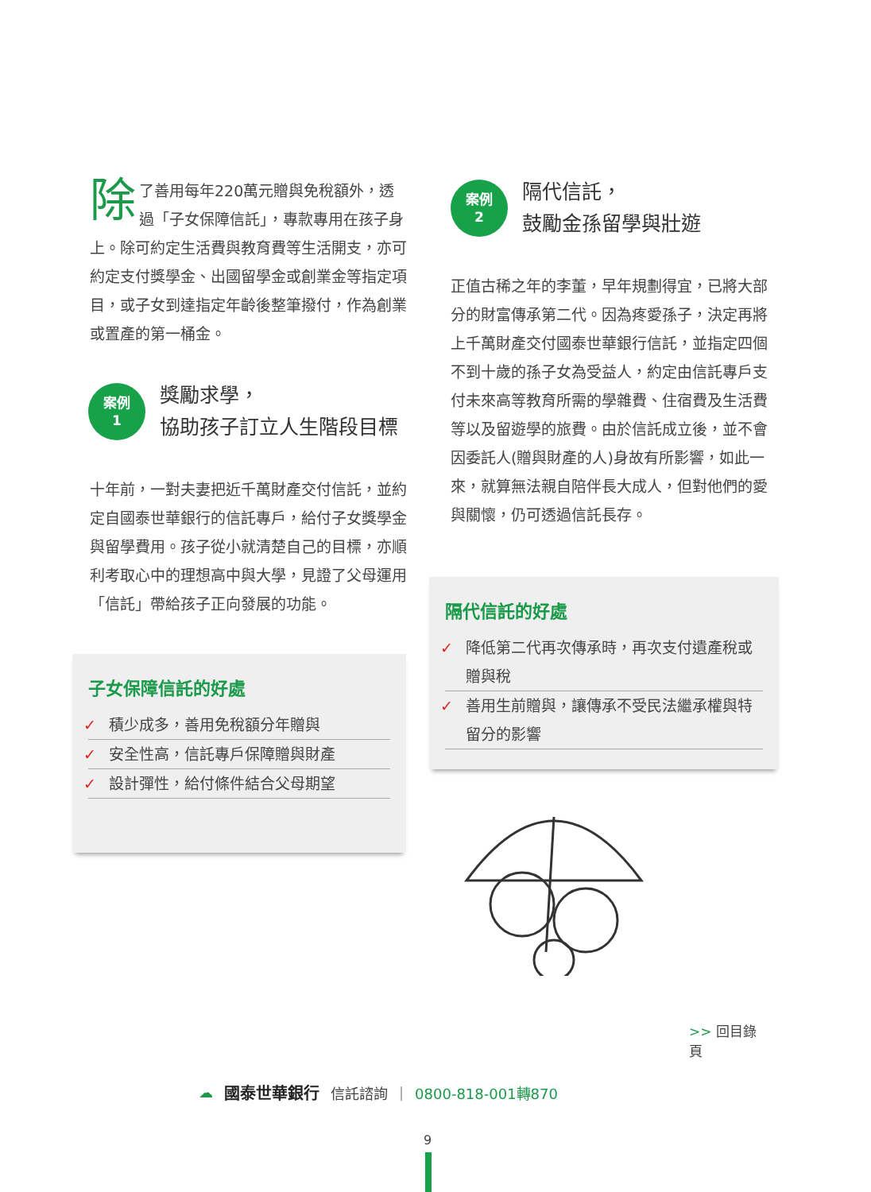除了善用每年220萬元贈與免稅額外，透過「子女保障信託」，專款專用在孩子身上。除可約定生活費與教育費等生活開支，亦可約定支付獎學金、出國留學金或創業金等指定項目，或子女到達指定年齡後整筆撥付，作為創業或置產的第一桶金。
案例
1
獎勵求學，
協助孩子訂立人生階段目標
十年前，一對夫妻把近千萬財產交付信託，並約定自國泰世華銀行的信託專戶，給付子女獎學金與留學費用。孩子從小就清楚自己的目標，亦順利考取心中的理想高中與大學，見證了父母運用「信託」帶給孩子正向發展的功能。
子女保障信託的好處
✓ 積少成多，善用免稅額分年贈與
✓ 安全性高，信託專戶保障贈與財產
✓ 設計彈性，給付條件結合父母期望
案例
2
隔代信託，
鼓勵金孫留學與壯遊
正值古稀之年的李董，早年規劃得宜，已將大部分的財富傳承第二代。因為疼愛孫子，決定再將上千萬財產交付國泰世華銀行信託，並指定四個不到十歲的孫子女為受益人，約定由信託專戶支付未來高等教育所需的學雜費、住宿費及生活費等以及留遊學的旅費。由於信託成立後，並不會因委託人(贈與財產的人)身故有所影響，如此一來，就算無法親自陪伴長大成人，但對他們的愛與關懷，仍可透過信託長存。
隔代信託的好處
✓ 降低第二代再次傳承時，再次支付遺產稅或贈與稅
✓ 善用生前贈與，讓傳承不受民法繼承權與特留分的影響
>> 回目錄頁
☁ 國泰世華銀行 信託諮詢 | 0800-818-001轉870
9